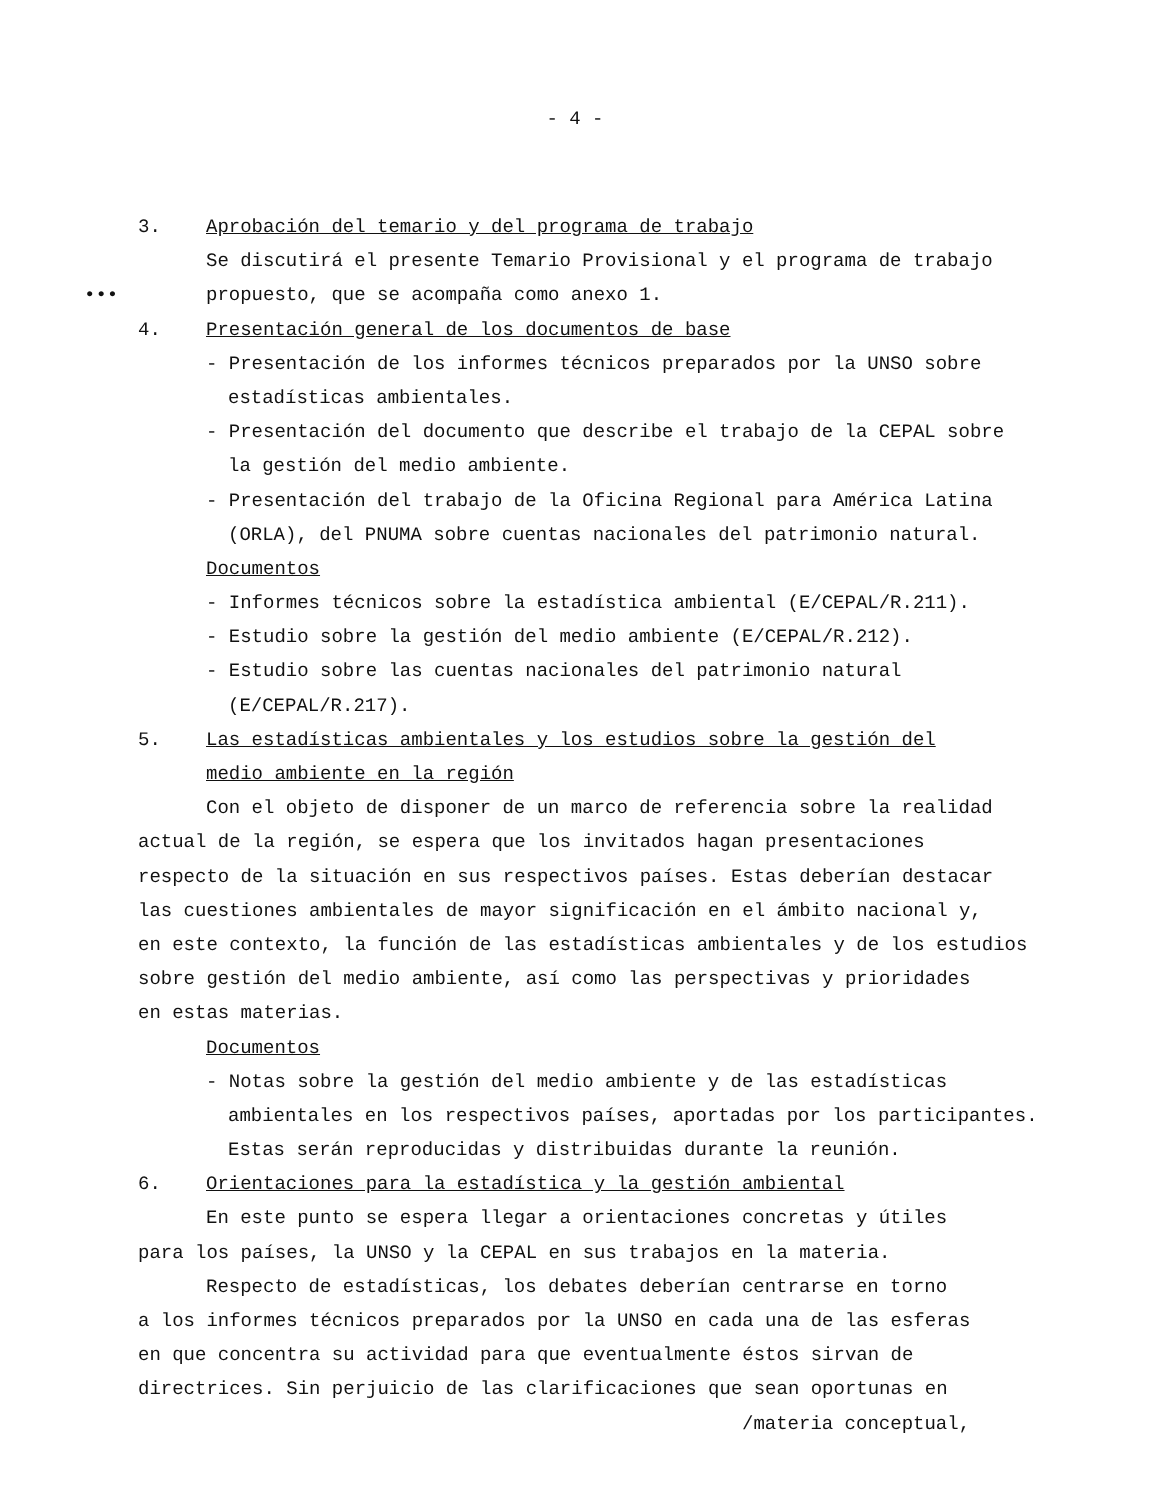- 4 -
3. Aprobación del temario y del programa de trabajo
Se discutirá el presente Temario Provisional y el programa de trabajo
••• propuesto, que se acompaña como anexo 1.
4. Presentación general de los documentos de base
- Presentación de los informes técnicos preparados por la UNSO sobre
estadísticas ambientales.
- Presentación del documento que describe el trabajo de la CEPAL sobre
la gestión del medio ambiente.
- Presentación del trabajo de la Oficina Regional para América Latina
(ORLA), del PNUMA sobre cuentas nacionales del patrimonio natural.
Documentos
- Informes técnicos sobre la estadística ambiental (E/CEPAL/R.211).
- Estudio sobre la gestión del medio ambiente (E/CEPAL/R.212).
- Estudio sobre las cuentas nacionales del patrimonio natural
(E/CEPAL/R.217).
5. Las estadísticas ambientales y los estudios sobre la gestión del
medio ambiente en la región
Con el objeto de disponer de un marco de referencia sobre la realidad
actual de la región, se espera que los invitados hagan presentaciones
respecto de la situación en sus respectivos países. Estas deberían destacar
las cuestiones ambientales de mayor significación en el ámbito nacional y,
en este contexto, la función de las estadísticas ambientales y de los estudios
sobre gestión del medio ambiente, así como las perspectivas y prioridades
en estas materias.
Documentos
- Notas sobre la gestión del medio ambiente y de las estadísticas
ambientales en los respectivos países, aportadas por los participantes.
Estas serán reproducidas y distribuidas durante la reunión.
6. Orientaciones para la estadística y la gestión ambiental
En este punto se espera llegar a orientaciones concretas y útiles
para los países, la UNSO y la CEPAL en sus trabajos en la materia.
Respecto de estadísticas, los debates deberían centrarse en torno
a los informes técnicos preparados por la UNSO en cada una de las esferas
en que concentra su actividad para que eventualmente éstos sirvan de
directrices. Sin perjuicio de las clarificaciones que sean oportunas en
/materia conceptual,